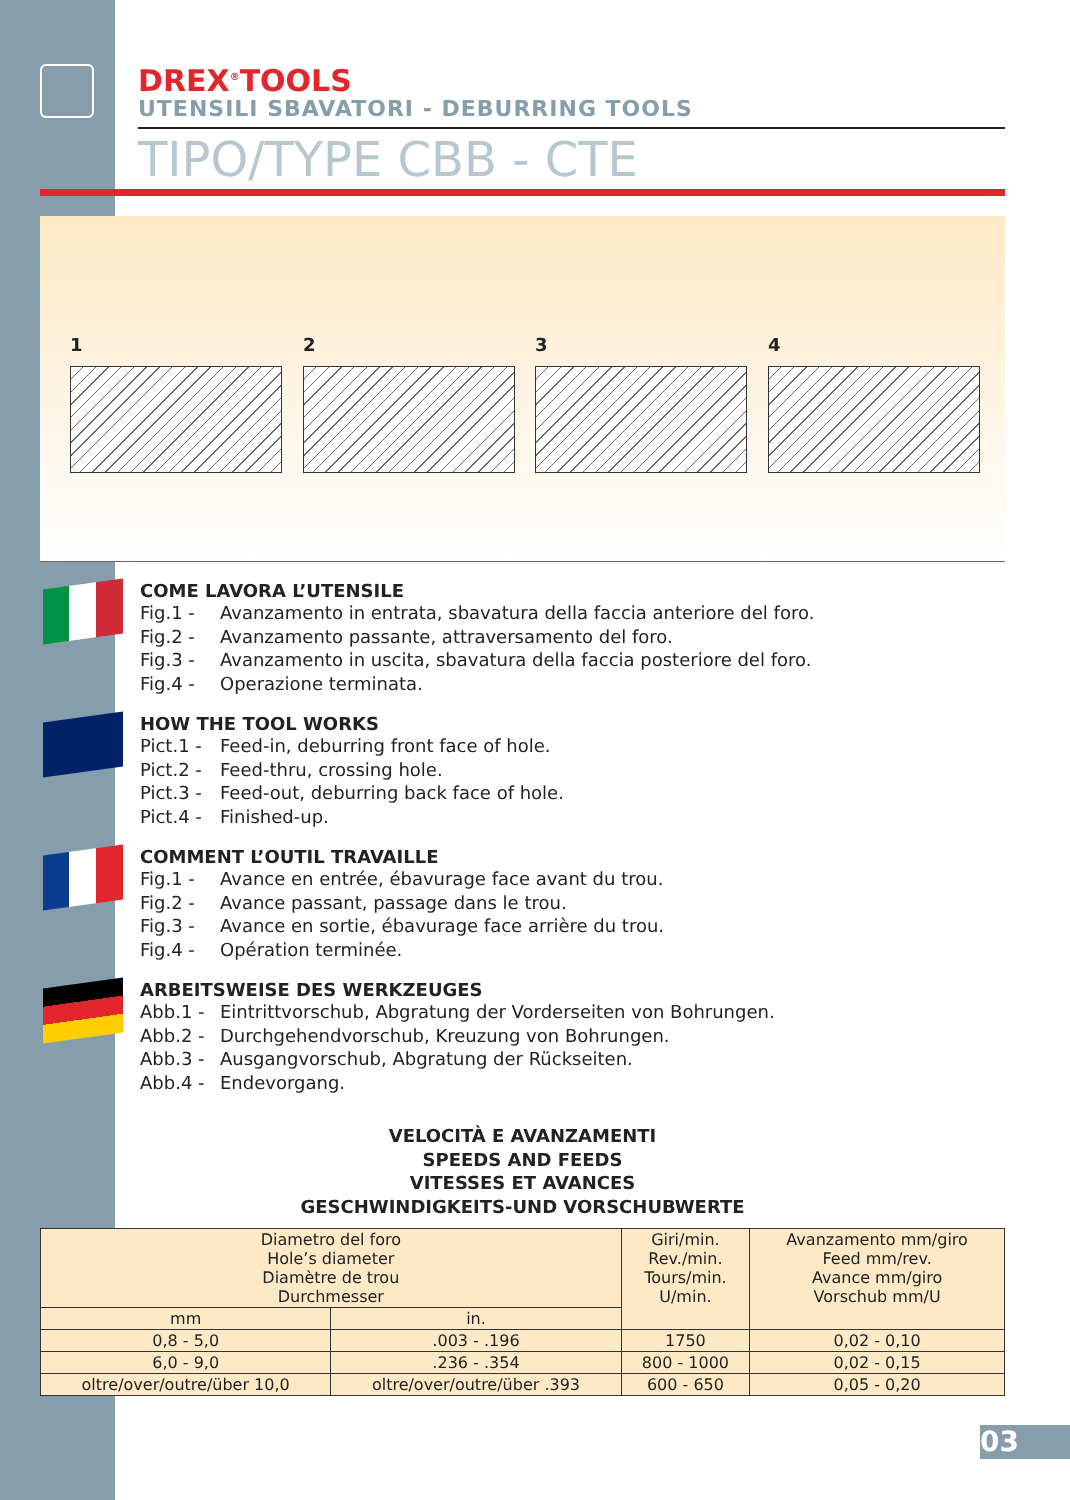DREX<sup>®</sup>TOOLS
UTENSILI SBAVATORI - DEBURRING TOOLS
TIPO/TYPE CBB - CTE
1 2 3 4
COME LAVORA L’UTENSILE
Fig.1 - Avanzamento in entrata, sbavatura della faccia anteriore del foro.
Fig.2 - Avanzamento passante, attraversamento del foro.
Fig.3 - Avanzamento in uscita, sbavatura della faccia posteriore del foro.
Fig.4 - Operazione terminata.
HOW THE TOOL WORKS
Pict.1 - Feed-in, deburring front face of hole.
Pict.2 - Feed-thru, crossing hole.
Pict.3 - Feed-out, deburring back face of hole.
Pict.4 - Finished-up.
COMMENT L’OUTIL TRAVAILLE
Fig.1 - Avance en entrée, ébavurage face avant du trou.
Fig.2 - Avance passant, passage dans le trou.
Fig.3 - Avance en sortie, ébavurage face arrière du trou.
Fig.4 - Opération terminée.
ARBEITSWEISE DES WERKZEUGES
Abb.1 - Eintrittvorschub, Abgratung der Vorderseiten von Bohrungen.
Abb.2 - Durchgehendvorschub, Kreuzung von Bohrungen.
Abb.3 - Ausgangvorschub, Abgratung der Rückseiten.
Abb.4 - Endevorgang.
VELOCITÀ E AVANZAMENTI
SPEEDS AND FEEDS
VITESSES ET AVANCES
GESCHWINDIGKEITS-UND VORSCHUBWERTE
| Diametro del foro Hole’s diameter Diamètre de trou Durchmesser | | Giri/min. Rev./min. Tours/min. U/min. | Avanzamento mm/giro Feed mm/rev. Avance mm/giro Vorschub mm/U |
| --- | --- | --- | --- |
| mm | in. | | |
| 0,8 - 5,0 | .003 - .196 | 1750 | 0,02 - 0,10 |
| 6,0 - 9,0 | .236 - .354 | 800 - 1000 | 0,02 - 0,15 |
| oltre/over/outre/über 10,0 | oltre/over/outre/über .393 | 600 - 650 | 0,05 - 0,20 |
03